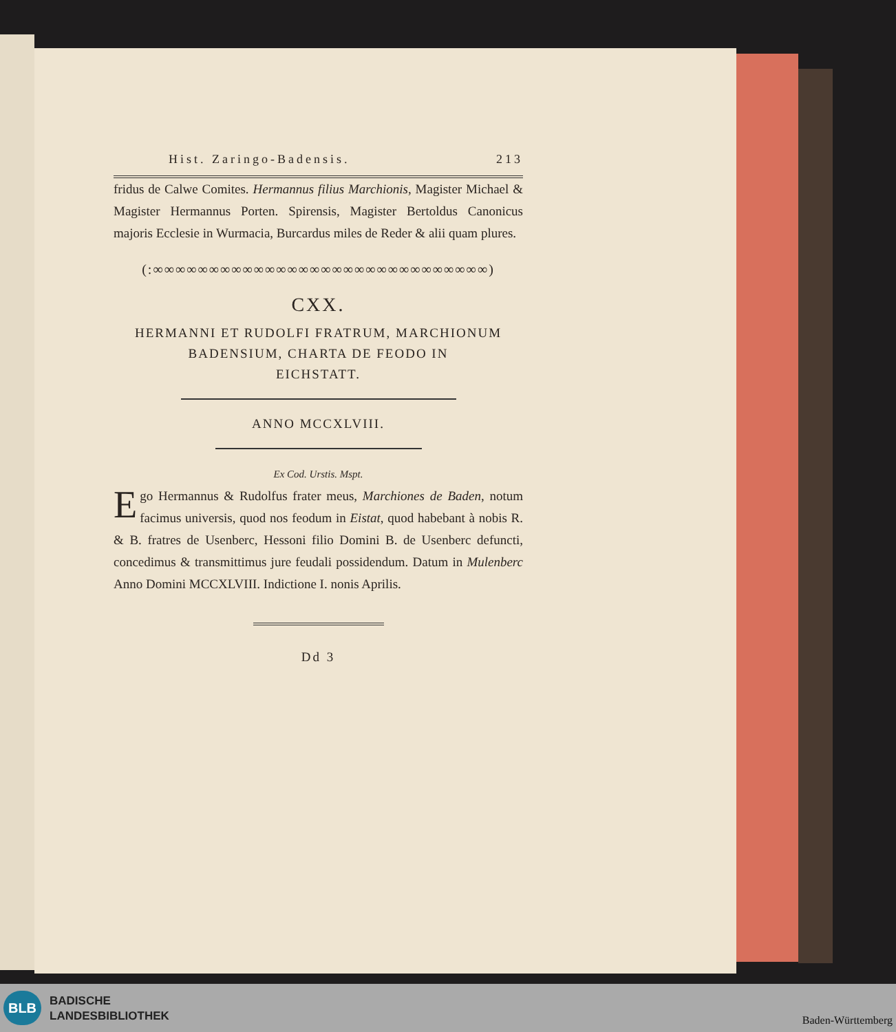Hist. Zaringo-Badensis. 213
fridus de Calwe Comites. Hermannus filius Marchionis, Magister Michael & Magister Hermannus Porten. Spirensis, Magister Bertoldus Canonicus majoris Ecclesie in Wurmacia, Burcardus miles de Reder & alii quam plures.
(:∞∞∞∞∞∞∞∞∞∞∞∞∞∞∞∞∞∞∞∞∞∞∞∞∞∞∞∞∞∞)
CXX.
HERMANNI ET RUDOLFI FRATRUM, MARCHIONUM
BADENSIUM, CHARTA DE FEODO IN
EICHSTATT.
ANNO MCCXLVIII.
Ex Cod. Urstis. Mspt.
Ego Hermannus & Rudolfus frater meus, Marchiones de Baden, notum facimus universis, quod nos feodum in Eistat, quod habebant à nobis R. & B. fratres de Usenberc, Hessoni filio Domini B. de Usenberc defuncti, concedimus & transmittimus jure feudali possidendum. Datum in Mulenberc Anno Domini MCCXLVIII. Indictione I. nonis Aprilis.
Dd 3
BLB
BADISCHE
LANDESBIBLIOTHEK
Baden-Württemberg